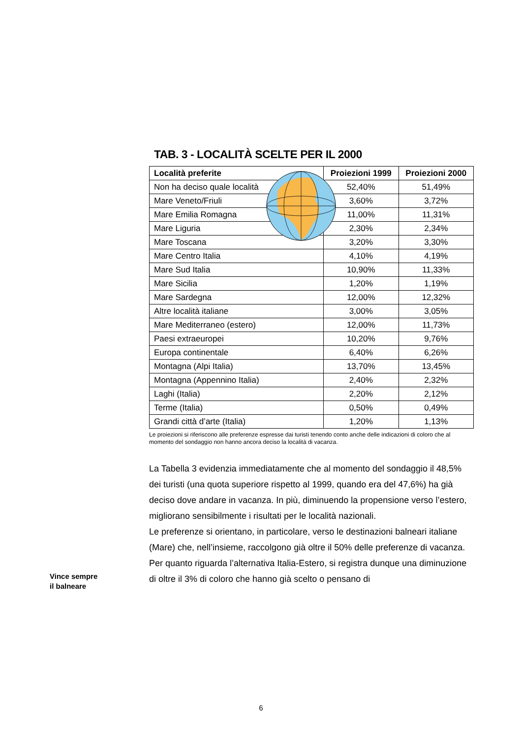TAB. 3 - LOCALITÀ SCELTE PER IL 2000
| Località preferite | Proiezioni 1999 | Proiezioni 2000 |
| --- | --- | --- |
| Non ha deciso quale località | 52,40% | 51,49% |
| Mare Veneto/Friuli | 3,60% | 3,72% |
| Mare Emilia Romagna | 11,00% | 11,31% |
| Mare Liguria | 2,30% | 2,34% |
| Mare Toscana | 3,20% | 3,30% |
| Mare Centro Italia | 4,10% | 4,19% |
| Mare Sud Italia | 10,90% | 11,33% |
| Mare Sicilia | 1,20% | 1,19% |
| Mare Sardegna | 12,00% | 12,32% |
| Altre località italiane | 3,00% | 3,05% |
| Mare Mediterraneo (estero) | 12,00% | 11,73% |
| Paesi extraeuropei | 10,20% | 9,76% |
| Europa continentale | 6,40% | 6,26% |
| Montagna (Alpi Italia) | 13,70% | 13,45% |
| Montagna (Appennino Italia) | 2,40% | 2,32% |
| Laghi (Italia) | 2,20% | 2,12% |
| Terme (Italia) | 0,50% | 0,49% |
| Grandi città d’arte (Italia) | 1,20% | 1,13% |
Le proiezioni si riferiscono alle preferenze espresse dai turisti tenendo conto anche delle indicazioni di coloro che al momento del sondaggio non hanno ancora deciso la località di vacanza.
La Tabella 3 evidenzia immediatamente che al momento del sondaggio il 48,5% dei turisti (una quota superiore rispetto al 1999, quando era del 47,6%) ha già deciso dove andare in vacanza. In più, diminuendo la propensione verso l’estero, migliorano sensibilmente i risultati per le località nazionali.
Le preferenze si orientano, in particolare, verso le destinazioni balneari italiane (Mare) che, nell’insieme, raccolgono già oltre il 50% delle preferenze di vacanza.
Per quanto riguarda l’alternativa Italia-Estero, si registra dunque una diminuzione di oltre il 3% di coloro che hanno già scelto o pensano di
Vince sempre
il balneare
6